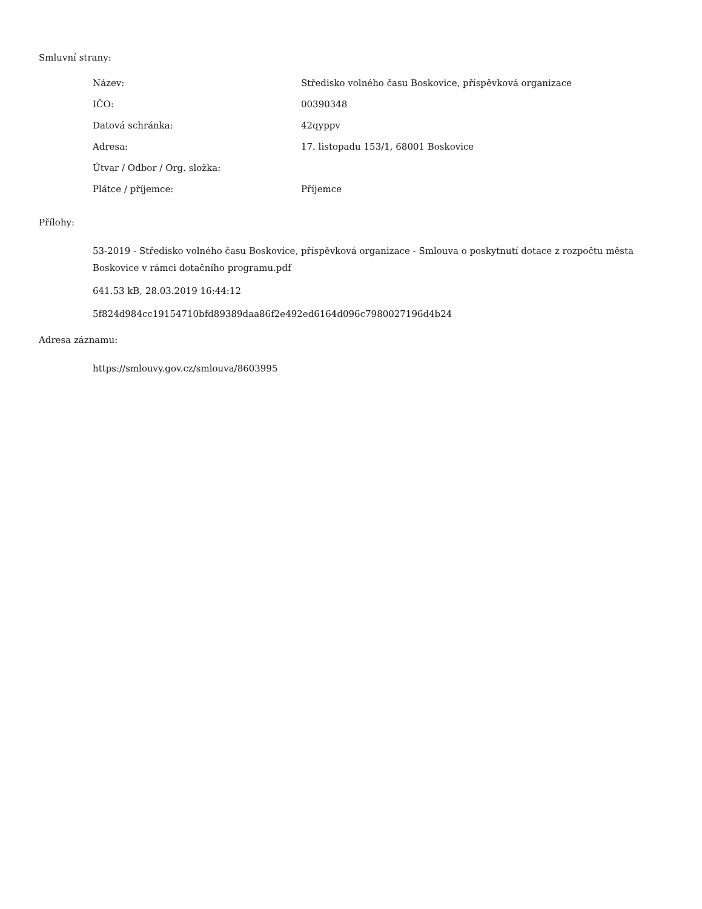Smluvní strany:
| Název: | Středisko volného času Boskovice, příspěvková organizace |
| IČO: | 00390348 |
| Datová schránka: | 42qyppv |
| Adresa: | 17. listopadu 153/1, 68001 Boskovice |
| Útvar / Odbor / Org. složka: | |
| Plátce / příjemce: | Příjemce |
Přílohy:
53-2019 - Středisko volného času Boskovice, příspěvková organizace - Smlouva o poskytnutí dotace z rozpočtu města Boskovice v rámci dotačního programu.pdf
641.53 kB, 28.03.2019 16:44:12
5f824d984cc19154710bfd89389daa86f2e492ed6164d096c7980027196d4b24
Adresa záznamu:
https://smlouvy.gov.cz/smlouva/8603995